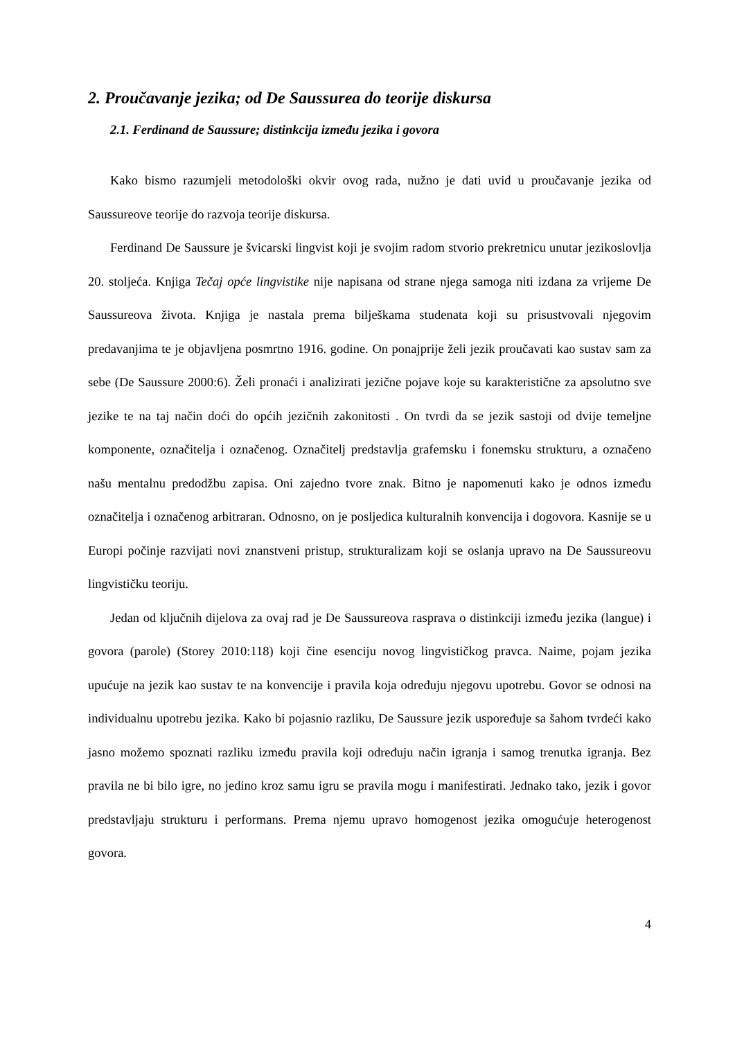2. Proučavanje jezika; od De Saussurea do teorije diskursa
2.1. Ferdinand de Saussure; distinkcija između jezika i govora
Kako bismo razumjeli metodološki okvir ovog rada, nužno je dati uvid u proučavanje jezika od Saussureove teorije do razvoja teorije diskursa.
Ferdinand De Saussure je švicarski lingvist koji je svojim radom stvorio prekretnicu unutar jezikoslovlja 20. stoljeća. Knjiga Tečaj opće lingvistike nije napisana od strane njega samoga niti izdana za vrijeme De Saussureova života. Knjiga je nastala prema bilješkama studenata koji su prisustvovali njegovim predavanjima te je objavljena posmrtno 1916. godine. On ponajprije želi jezik proučavati kao sustav sam za sebe (De Saussure 2000:6). Želi pronaći i analizirati jezične pojave koje su karakteristične za apsolutno sve jezike te na taj način doći do općih jezičnih zakonitosti . On tvrdi da se jezik sastoji od dvije temeljne komponente, označitelja i označenog. Označitelj predstavlja grafemsku i fonemsku strukturu, a označeno našu mentalnu predodžbu zapisa. Oni zajedno tvore znak. Bitno je napomenuti kako je odnos između označitelja i označenog arbitraran. Odnosno, on je posljedica kulturalnih konvencija i dogovora. Kasnije se u Europi počinje razvijati novi znanstveni pristup, strukturalizam koji se oslanja upravo na De Saussureovu lingvističku teoriju.
Jedan od ključnih dijelova za ovaj rad je De Saussureova rasprava o distinkciji između jezika (langue) i govora (parole) (Storey 2010:118) koji čine esenciju novog lingvističkog pravca. Naime, pojam jezika upućuje na jezik kao sustav te na konvencije i pravila koja određuju njegovu upotrebu. Govor se odnosi na individualnu upotrebu jezika. Kako bi pojasnio razliku, De Saussure jezik uspoređuje sa šahom tvrdeći kako jasno možemo spoznati razliku između pravila koji određuju način igranja i samog trenutka igranja. Bez pravila ne bi bilo igre, no jedino kroz samu igru se pravila mogu i manifestirati. Jednako tako, jezik i govor predstavljaju strukturu i performans. Prema njemu upravo homogenost jezika omogućuje heterogenost govora.
4